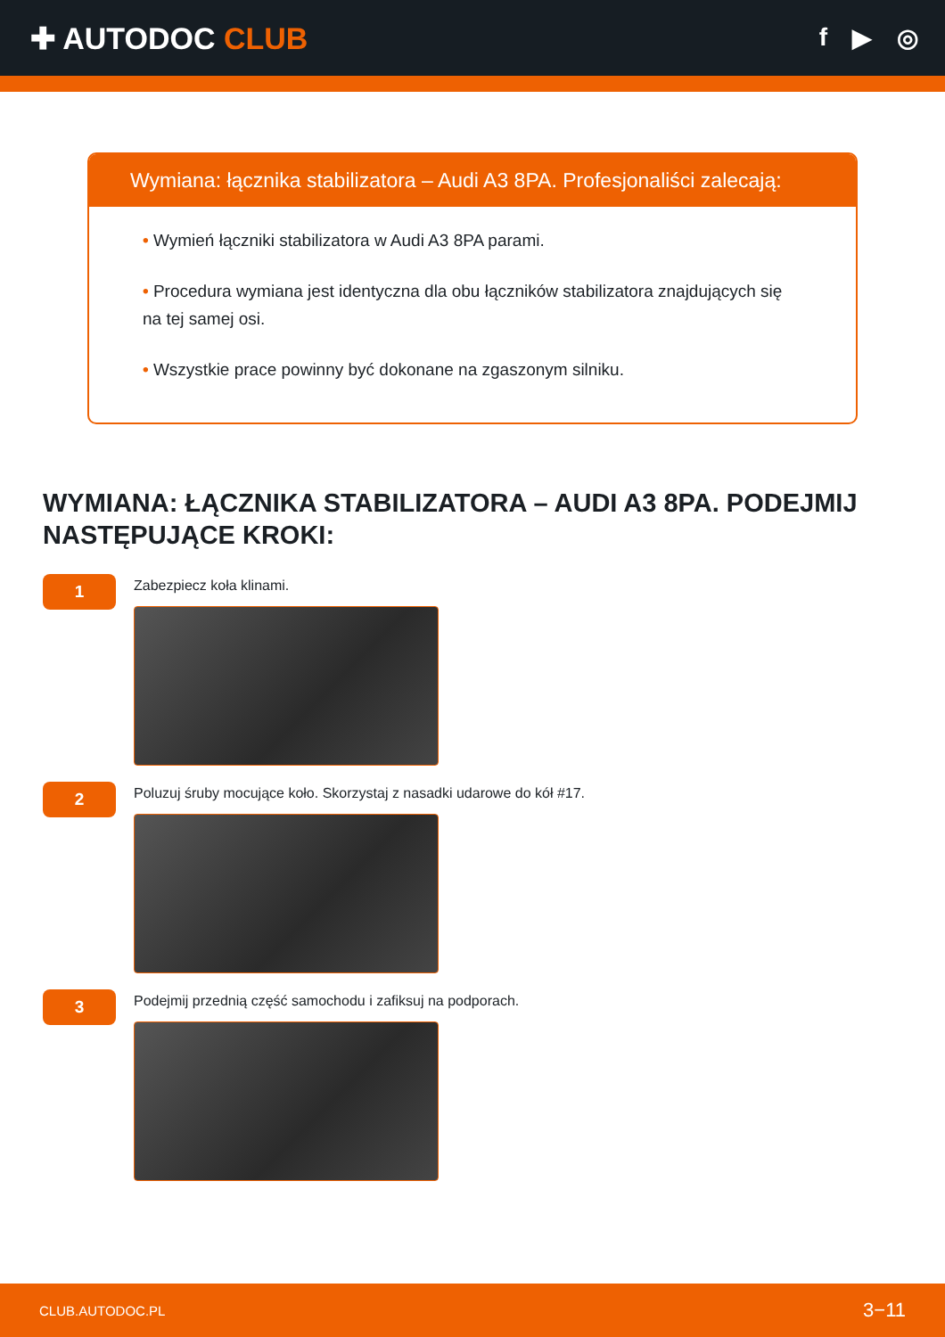✚ AUTODOC CLUB
f ▶ ◎
Wymiana: łącznika stabilizatora – Audi A3 8PA. Profesjonaliści zalecają:
• Wymień łączniki stabilizatora w Audi A3 8PA parami.
• Procedura wymiana jest identyczna dla obu łączników stabilizatora znajdujących się na tej samej osi.
• Wszystkie prace powinny być dokonane na zgaszonym silniku.
WYMIANA: ŁĄCZNIKA STABILIZATORA – AUDI A3 8PA. PODEJMIJ NASTĘPUJĄCE KROKI:
1
Zabezpiecz koła klinami.
2
Poluzuj śruby mocujące koło. Skorzystaj z nasadki udarowe do kół #17.
3
Podejmij przednią część samochodu i zafiksuj na podporach.
CLUB.AUTODOC.PL 3−11